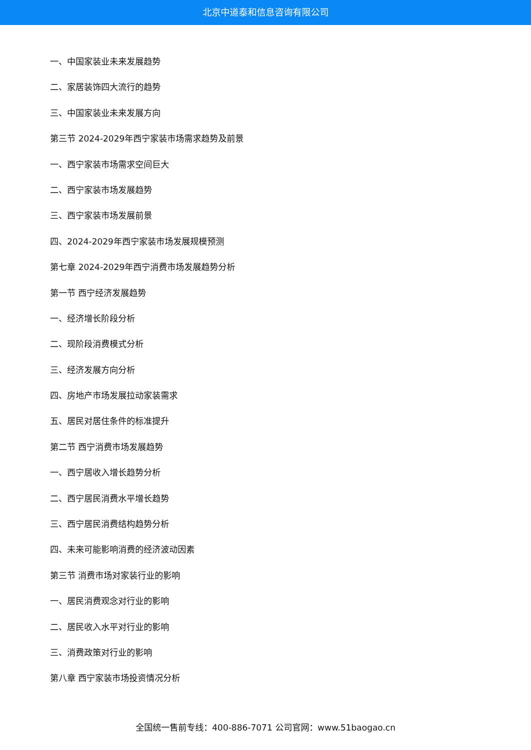北京中道泰和信息咨询有限公司
一、中国家装业未来发展趋势
二、家居装饰四大流行的趋势
三、中国家装业未来发展方向
第三节 2024-2029年西宁家装市场需求趋势及前景
一、西宁家装市场需求空间巨大
二、西宁家装市场发展趋势
三、西宁家装市场发展前景
四、2024-2029年西宁家装市场发展规模预测
第七章 2024-2029年西宁消费市场发展趋势分析
第一节 西宁经济发展趋势
一、经济增长阶段分析
二、现阶段消费模式分析
三、经济发展方向分析
四、房地产市场发展拉动家装需求
五、居民对居住条件的标准提升
第二节 西宁消费市场发展趋势
一、西宁居收入增长趋势分析
二、西宁居民消费水平增长趋势
三、西宁居民消费结构趋势分析
四、未来可能影响消费的经济波动因素
第三节 消费市场对家装行业的影响
一、居民消费观念对行业的影响
二、居民收入水平对行业的影响
三、消费政策对行业的影响
第八章 西宁家装市场投资情况分析
全国统一售前专线：400-886-7071 公司官网：www.51baogao.cn